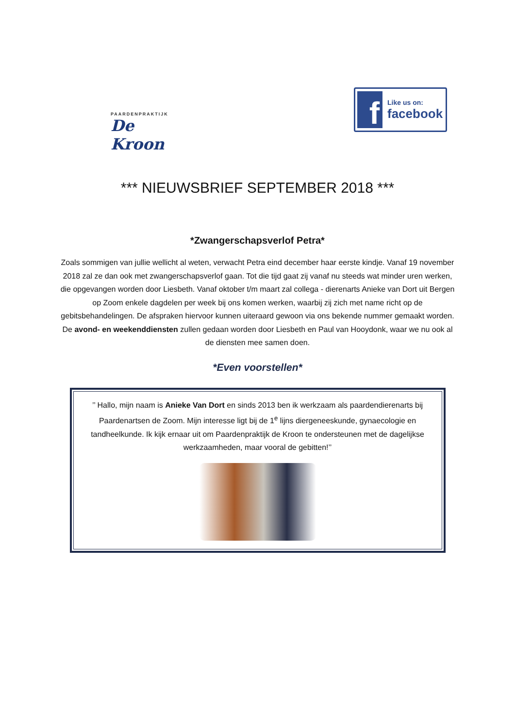PAARDENPRAKTIJK
De Kroon
f
Like us on:
facebook
*** NIEUWSBRIEF SEPTEMBER 2018 ***
*Zwangerschapsverlof Petra*
Zoals sommigen van jullie wellicht al weten, verwacht Petra eind december haar eerste kindje. Vanaf 19 november 2018 zal ze dan ook met zwangerschapsverlof gaan. Tot die tijd gaat zij vanaf nu steeds wat minder uren werken, die opgevangen worden door Liesbeth. Vanaf oktober t/m maart zal collega - dierenarts Anieke van Dort uit Bergen op Zoom enkele dagdelen per week bij ons komen werken, waarbij zij zich met name richt op de gebitsbehandelingen. De afspraken hiervoor kunnen uiteraard gewoon via ons bekende nummer gemaakt worden.
De avond- en weekenddiensten zullen gedaan worden door Liesbeth en Paul van Hooydonk, waar we nu ook al de diensten mee samen doen.
*Even voorstellen*
’’ Hallo, mijn naam is Anieke Van Dort en sinds 2013 ben ik werkzaam als paardendierenarts bij Paardenartsen de Zoom. Mijn interesse ligt bij de 1<sup>e</sup> lijns diergeneeskunde, gynaecologie en tandheelkunde. Ik kijk ernaar uit om Paardenpraktijk de Kroon te ondersteunen met de dagelijkse werkzaamheden, maar vooral de gebitten!’’